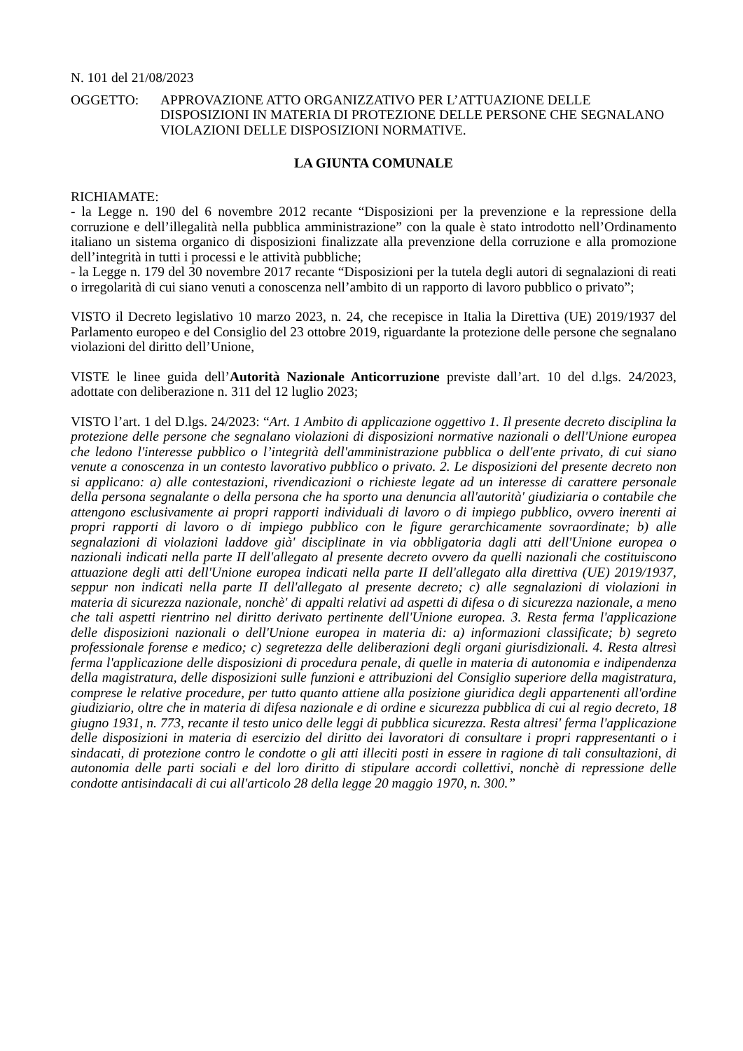N. 101 del 21/08/2023
OGGETTO: APPROVAZIONE ATTO ORGANIZZATIVO PER L’ATTUAZIONE DELLE DISPOSIZIONI IN MATERIA DI PROTEZIONE DELLE PERSONE CHE SEGNALANO VIOLAZIONI DELLE DISPOSIZIONI NORMATIVE.
LA GIUNTA COMUNALE
RICHIAMATE:
- la Legge n. 190 del 6 novembre 2012 recante “Disposizioni per la prevenzione e la repressione della corruzione e dell’illegalità nella pubblica amministrazione” con la quale è stato introdotto nell’Ordinamento italiano un sistema organico di disposizioni finalizzate alla prevenzione della corruzione e alla promozione dell’integrità in tutti i processi e le attività pubbliche;
- la Legge n. 179 del 30 novembre 2017 recante “Disposizioni per la tutela degli autori di segnalazioni di reati o irregolarità di cui siano venuti a conoscenza nell’ambito di un rapporto di lavoro pubblico o privato”;
VISTO il Decreto legislativo 10 marzo 2023, n. 24, che recepisce in Italia la Direttiva (UE) 2019/1937 del Parlamento europeo e del Consiglio del 23 ottobre 2019, riguardante la protezione delle persone che segnalano violazioni del diritto dell’Unione,
VISTE le linee guida dell’Autorità Nazionale Anticorruzione previste dall’art. 10 del d.lgs. 24/2023, adottate con deliberazione n. 311 del 12 luglio 2023;
VISTO l’art. 1 del D.lgs. 24/2023: “Art. 1 Ambito di applicazione oggettivo 1. Il presente decreto disciplina la protezione delle persone che segnalano violazioni di disposizioni normative nazionali o dell'Unione europea che ledono l'interesse pubblico o l’integrità dell'amministrazione pubblica o dell'ente privato, di cui siano venute a conoscenza in un contesto lavorativo pubblico o privato. 2. Le disposizioni del presente decreto non si applicano: a) alle contestazioni, rivendicazioni o richieste legate ad un interesse di carattere personale della persona segnalante o della persona che ha sporto una denuncia all'autorità' giudiziaria o contabile che attengono esclusivamente ai propri rapporti individuali di lavoro o di impiego pubblico, ovvero inerenti ai propri rapporti di lavoro o di impiego pubblico con le figure gerarchicamente sovraordinate; b) alle segnalazioni di violazioni laddove già' disciplinate in via obbligatoria dagli atti dell'Unione europea o nazionali indicati nella parte II dell'allegato al presente decreto ovvero da quelli nazionali che costituiscono attuazione degli atti dell'Unione europea indicati nella parte II dell'allegato alla direttiva (UE) 2019/1937, seppur non indicati nella parte II dell'allegato al presente decreto; c) alle segnalazioni di violazioni in materia di sicurezza nazionale, nonchè' di appalti relativi ad aspetti di difesa o di sicurezza nazionale, a meno che tali aspetti rientrino nel diritto derivato pertinente dell'Unione europea. 3. Resta ferma l'applicazione delle disposizioni nazionali o dell'Unione europea in materia di: a) informazioni classificate; b) segreto professionale forense e medico; c) segretezza delle deliberazioni degli organi giurisdizionali. 4. Resta altresì ferma l'applicazione delle disposizioni di procedura penale, di quelle in materia di autonomia e indipendenza della magistratura, delle disposizioni sulle funzioni e attribuzioni del Consiglio superiore della magistratura, comprese le relative procedure, per tutto quanto attiene alla posizione giuridica degli appartenenti all'ordine giudiziario, oltre che in materia di difesa nazionale e di ordine e sicurezza pubblica di cui al regio decreto, 18 giugno 1931, n. 773, recante il testo unico delle leggi di pubblica sicurezza. Resta altresi' ferma l'applicazione delle disposizioni in materia di esercizio del diritto dei lavoratori di consultare i propri rappresentanti o i sindacati, di protezione contro le condotte o gli atti illeciti posti in essere in ragione di tali consultazioni, di autonomia delle parti sociali e del loro diritto di stipulare accordi collettivi, nonchè di repressione delle condotte antisindacali di cui all'articolo 28 della legge 20 maggio 1970, n. 300.”